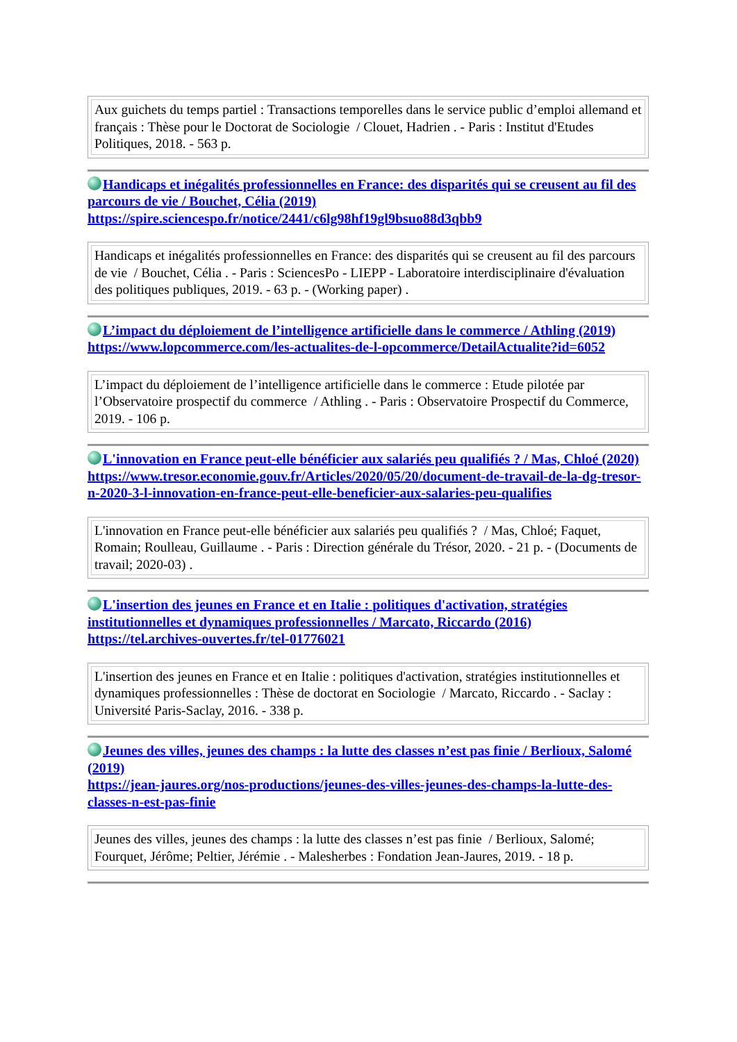| Aux guichets du temps partiel : Transactions temporelles dans le service public d’emploi allemand et français : Thèse pour le Doctorat de Sociologie / Clouet, Hadrien . - Paris : Institut d'Etudes Politiques, 2018. - 563 p. |
Handicaps et inégalités professionnelles en France: des disparités qui se creusent au fil des parcours de vie / Bouchet, Célia (2019)
https://spire.sciencespo.fr/notice/2441/c6lg98hf19gl9bsuo88d3qbb9
| Handicaps et inégalités professionnelles en France: des disparités qui se creusent au fil des parcours de vie / Bouchet, Célia . - Paris : SciencesPo - LIEPP - Laboratoire interdisciplinaire d'évaluation des politiques publiques, 2019. - 63 p. - (Working paper) . |
L’impact du déploiement de l’intelligence artificielle dans le commerce / Athling (2019)
https://www.lopcommerce.com/les-actualites-de-l-opcommerce/DetailActualite?id=6052
| L’impact du déploiement de l’intelligence artificielle dans le commerce : Etude pilotée par l’Observatoire prospectif du commerce / Athling . - Paris : Observatoire Prospectif du Commerce, 2019. - 106 p. |
L'innovation en France peut-elle bénéficier aux salariés peu qualifiés ? / Mas, Chloé (2020)
https://www.tresor.economie.gouv.fr/Articles/2020/05/20/document-de-travail-de-la-dg-tresor-n-2020-3-l-innovation-en-france-peut-elle-beneficier-aux-salaries-peu-qualifies
| L'innovation en France peut-elle bénéficier aux salariés peu qualifiés ? / Mas, Chloé; Faquet, Romain; Roulleau, Guillaume . - Paris : Direction générale du Trésor, 2020. - 21 p. - (Documents de travail; 2020-03) . |
L'insertion des jeunes en France et en Italie : politiques d'activation, stratégies institutionnelles et dynamiques professionnelles / Marcato, Riccardo (2016)
https://tel.archives-ouvertes.fr/tel-01776021
| L'insertion des jeunes en France et en Italie : politiques d'activation, stratégies institutionnelles et dynamiques professionnelles : Thèse de doctorat en Sociologie / Marcato, Riccardo . - Saclay : Université Paris-Saclay, 2016. - 338 p. |
Jeunes des villes, jeunes des champs : la lutte des classes n’est pas finie / Berlioux, Salomé (2019)
https://jean-jaures.org/nos-productions/jeunes-des-villes-jeunes-des-champs-la-lutte-des-classes-n-est-pas-finie
| Jeunes des villes, jeunes des champs : la lutte des classes n’est pas finie / Berlioux, Salomé; Fourquet, Jérôme; Peltier, Jérémie . - Malesherbes : Fondation Jean-Jaures, 2019. - 18 p. |